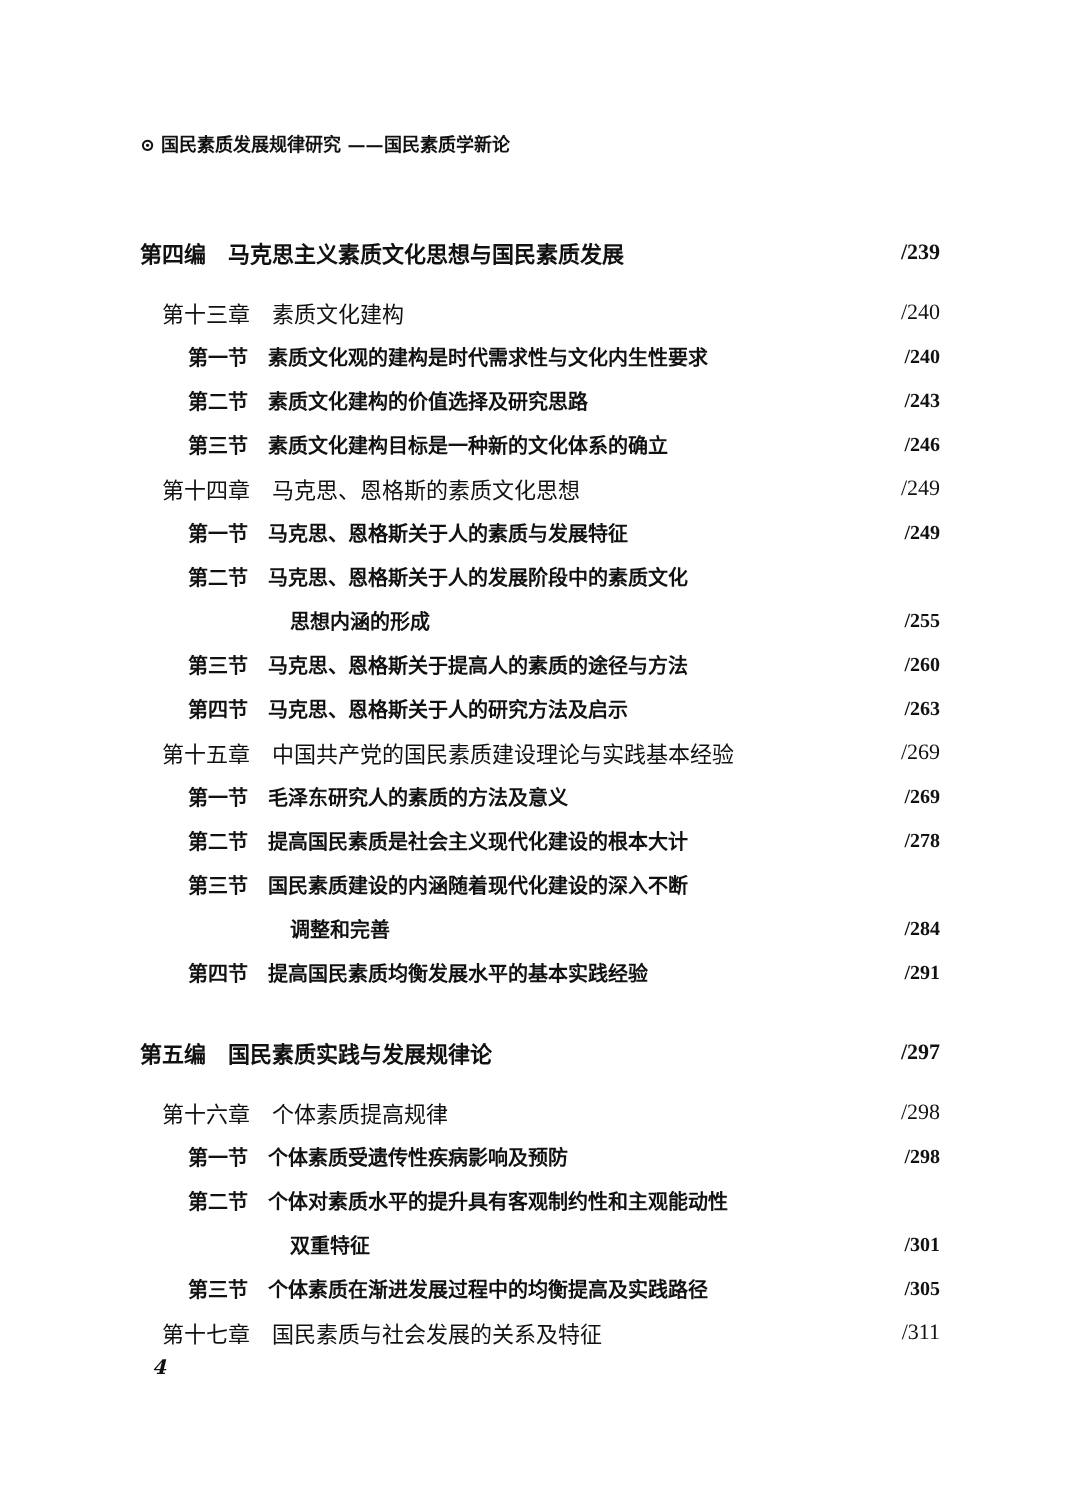⊙ 国民素质发展规律研究 ——国民素质学新论
第四编　马克思主义素质文化思想与国民素质发展 /239
第十三章　素质文化建构 /240
第一节　素质文化观的建构是时代需求性与文化内生性要求 /240
第二节　素质文化建构的价值选择及研究思路 /243
第三节　素质文化建构目标是一种新的文化体系的确立 /246
第十四章　马克思、恩格斯的素质文化思想 /249
第一节　马克思、恩格斯关于人的素质与发展特征 /249
第二节　马克思、恩格斯关于人的发展阶段中的素质文化
思想内涵的形成 /255
第三节　马克思、恩格斯关于提高人的素质的途径与方法 /260
第四节　马克思、恩格斯关于人的研究方法及启示 /263
第十五章　中国共产党的国民素质建设理论与实践基本经验 /269
第一节　毛泽东研究人的素质的方法及意义 /269
第二节　提高国民素质是社会主义现代化建设的根本大计 /278
第三节　国民素质建设的内涵随着现代化建设的深入不断
调整和完善 /284
第四节　提高国民素质均衡发展水平的基本实践经验 /291
第五编　国民素质实践与发展规律论 /297
第十六章　个体素质提高规律 /298
第一节　个体素质受遗传性疾病影响及预防 /298
第二节　个体对素质水平的提升具有客观制约性和主观能动性
双重特征 /301
第三节　个体素质在渐进发展过程中的均衡提高及实践路径 /305
第十七章　国民素质与社会发展的关系及特征 /311
4